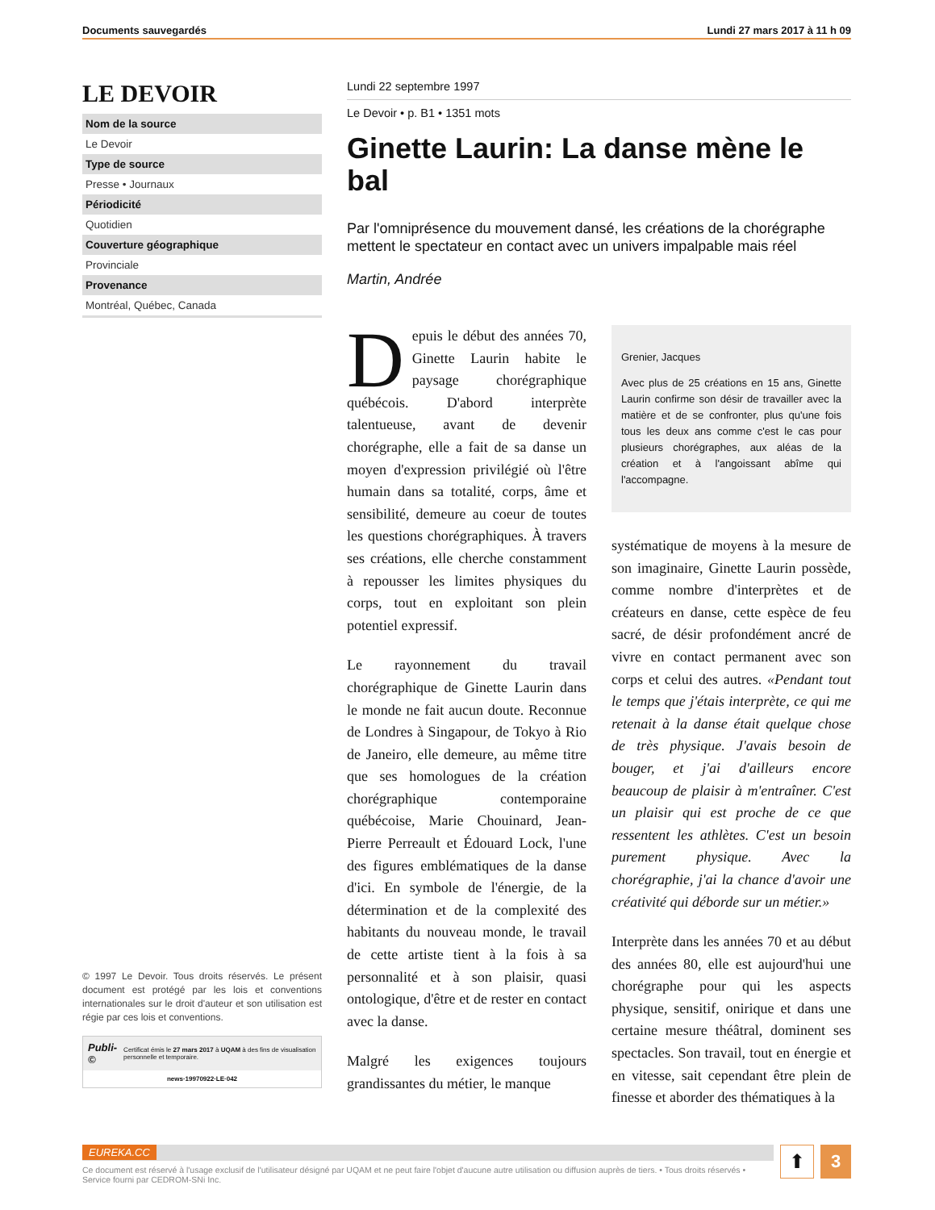Documents sauvegardés Lundi 27 mars 2017 à 11 h 09
LE DEVOIR
Nom de la source
Le Devoir
Type de source
Presse • Journaux
Périodicité
Quotidien
Couverture géographique
Provinciale
Provenance
Montréal, Québec, Canada
© 1997 Le Devoir. Tous droits réservés. Le présent document est protégé par les lois et conventions internationales sur le droit d'auteur et son utilisation est régie par ces lois et conventions.
Publi-© Certificat émis le 27 mars 2017 à UQAM à des fins de visualisation personnelle et temporaire.
news·19970922·LE·042
Lundi 22 septembre 1997
Le Devoir • p. B1 • 1351 mots
Ginette Laurin: La danse mène le bal
Par l'omniprésence du mouvement dansé, les créations de la chorégraphe mettent le spectateur en contact avec un univers impalpable mais réel
Martin, Andrée
Depuis le début des années 70, Ginette Laurin habite le paysage chorégraphique québécois. D'abord interprète talentueuse, avant de devenir chorégraphe, elle a fait de sa danse un moyen d'expression privilégié où l'être humain dans sa totalité, corps, âme et sensibilité, demeure au coeur de toutes les questions chorégraphiques. À travers ses créations, elle cherche constamment à repousser les limites physiques du corps, tout en exploitant son plein potentiel expressif.
Le rayonnement du travail chorégraphique de Ginette Laurin dans le monde ne fait aucun doute. Reconnue de Londres à Singapour, de Tokyo à Rio de Janeiro, elle demeure, au même titre que ses homologues de la création chorégraphique contemporaine québécoise, Marie Chouinard, Jean-Pierre Perreault et Édouard Lock, l'une des figures emblématiques de la danse d'ici. En symbole de l'énergie, de la détermination et de la complexité des habitants du nouveau monde, le travail de cette artiste tient à la fois à sa personnalité et à son plaisir, quasi ontologique, d'être et de rester en contact avec la danse.
Malgré les exigences toujours grandissantes du métier, le manque
Grenier, Jacques
Avec plus de 25 créations en 15 ans, Ginette Laurin confirme son désir de travailler avec la matière et de se confronter, plus qu'une fois tous les deux ans comme c'est le cas pour plusieurs chorégraphes, aux aléas de la création et à l'angoissant abîme qui l'accompagne.
systématique de moyens à la mesure de son imaginaire, Ginette Laurin possède, comme nombre d'interprètes et de créateurs en danse, cette espèce de feu sacré, de désir profondément ancré de vivre en contact permanent avec son corps et celui des autres. «Pendant tout le temps que j'étais interprète, ce qui me retenait à la danse était quelque chose de très physique. J'avais besoin de bouger, et j'ai d'ailleurs encore beaucoup de plaisir à m'entraîner. C'est un plaisir qui est proche de ce que ressentent les athlètes. C'est un besoin purement physique. Avec la chorégraphie, j'ai la chance d'avoir une créativité qui déborde sur un métier.»
Interprète dans les années 70 et au début des années 80, elle est aujourd'hui une chorégraphe pour qui les aspects physique, sensitif, onirique et dans une certaine mesure théâtral, dominent ses spectacles. Son travail, tout en énergie et en vitesse, sait cependant être plein de finesse et aborder des thématiques à la
EUREKA.CC
Ce document est réservé à l'usage exclusif de l'utilisateur désigné par UQAM et ne peut faire l'objet d'aucune autre utilisation ou diffusion auprès de tiers. • Tous droits réservés • Service fourni par CEDROM-SNi Inc.
⬆
3